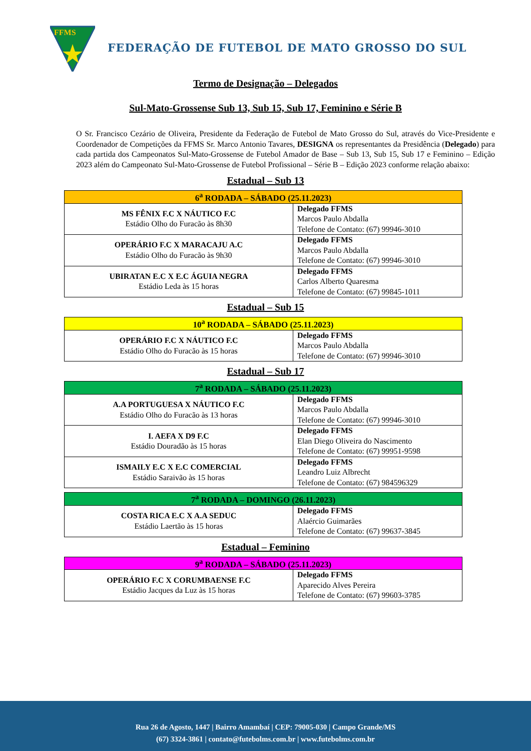FFMS
FEDERAÇÃO DE FUTEBOL DE MATO GROSSO DO SUL
Termo de Designação – Delegados
Sul-Mato-Grossense Sub 13, Sub 15, Sub 17, Feminino e Série B
O Sr. Francisco Cezário de Oliveira, Presidente da Federação de Futebol de Mato Grosso do Sul, através do Vice-Presidente e Coordenador de Competições da FFMS Sr. Marco Antonio Tavares, DESIGNA os representantes da Presidência (Delegado) para cada partida dos Campeonatos Sul-Mato-Grossense de Futebol Amador de Base – Sub 13, Sub 15, Sub 17 e Feminino – Edição 2023 além do Campeonato Sul-Mato-Grossense de Futebol Profissional – Série B – Edição 2023 conforme relação abaixo:
Estadual – Sub 13
| 6<sup>a</sup> RODADA – SÁBADO (25.11.2023) | |
| --- | --- |
| MS FÊNIX F.C X NÁUTICO F.C Estádio Olho do Furacão às 8h30 | Delegado FFMS Marcos Paulo Abdalla Telefone de Contato: (67) 99946-3010 |
| OPERÁRIO F.C X MARACAJU A.C Estádio Olho do Furacão às 9h30 | Delegado FFMS Marcos Paulo Abdalla Telefone de Contato: (67) 99946-3010 |
| UBIRATAN E.C X E.C ÁGUIA NEGRA Estádio Leda às 15 horas | Delegado FFMS Carlos Alberto Quaresma Telefone de Contato: (67) 99845-1011 |
Estadual – Sub 15
| 10<sup>a</sup> RODADA – SÁBADO (25.11.2023) | |
| --- | --- |
| OPERÁRIO F.C X NÁUTICO F.C Estádio Olho do Furacão às 15 horas | Delegado FFMS Marcos Paulo Abdalla Telefone de Contato: (67) 99946-3010 |
Estadual – Sub 17
| 7<sup>a</sup> RODADA – SÁBADO (25.11.2023) | |
| --- | --- |
| A.A PORTUGUESA X NÁUTICO F.C Estádio Olho do Furacão às 13 horas | Delegado FFMS Marcos Paulo Abdalla Telefone de Contato: (67) 99946-3010 |
| I. AEFA X D9 F.C Estádio Douradão às 15 horas | Delegado FFMS Elan Diego Oliveira do Nascimento Telefone de Contato: (67) 99951-9598 |
| ISMAILY E.C X E.C COMERCIAL Estádio Saraivão às 15 horas | Delegado FFMS Leandro Luiz Albrecht Telefone de Contato: (67) 984596329 |
| 7<sup>a</sup> RODADA – DOMINGO (26.11.2023) | |
| --- | --- |
| COSTA RICA E.C X A.A SEDUC Estádio Laertão às 15 horas | Delegado FFMS Alaércio Guimarães Telefone de Contato: (67) 99637-3845 |
Estadual – Feminino
| 9<sup>a</sup> RODADA – SÁBADO (25.11.2023) | |
| --- | --- |
| OPERÁRIO F.C X CORUMBAENSE F.C Estádio Jacques da Luz às 15 horas | Delegado FFMS Aparecido Alves Pereira Telefone de Contato: (67) 99603-3785 |
Rua 26 de Agosto, 1447 | Bairro Amambaí | CEP: 79005-030 | Campo Grande/MS
(67) 3324-3861 | contato@futebolms.com.br | www.futebolms.com.br